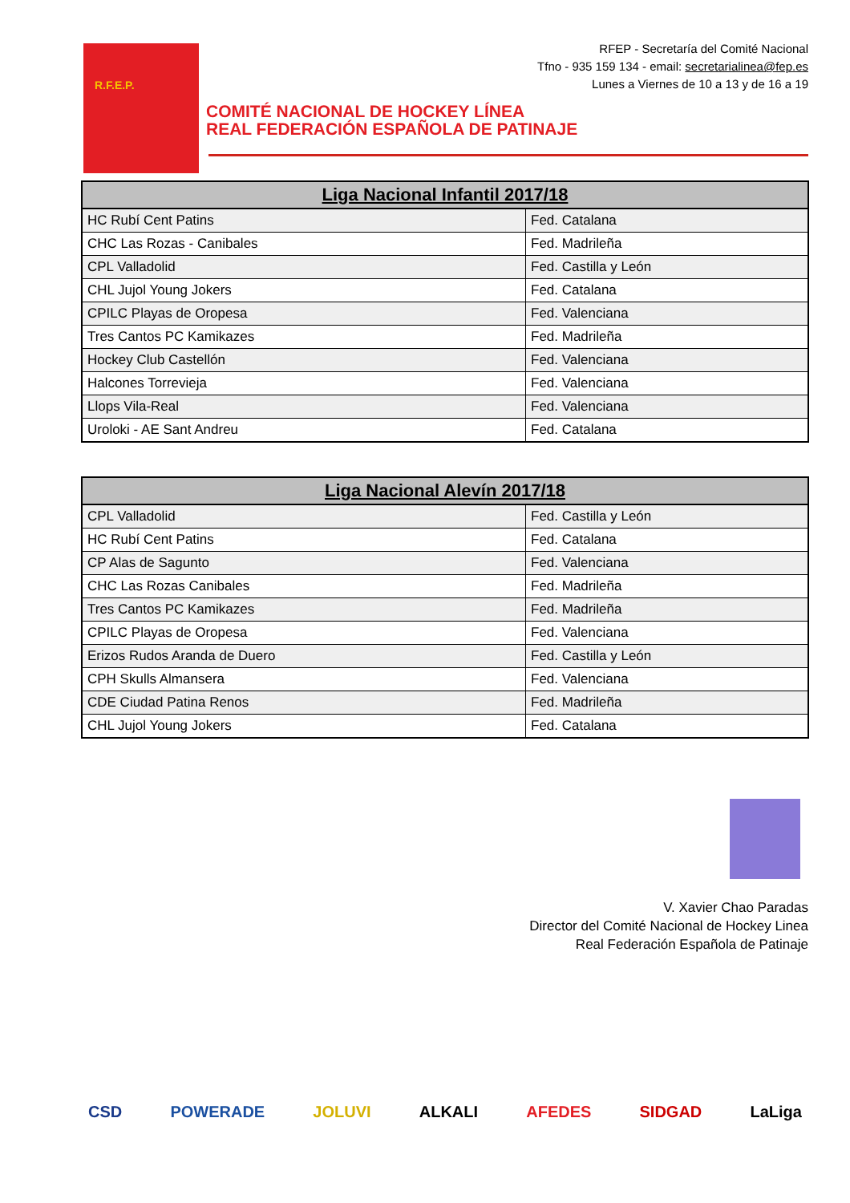R.F.E.P.
RFEP - Secretaría del Comité Nacional
Tfno - 935 159 134 - email: secretarialinea@fep.es
Lunes a Viernes de 10 a 13 y de 16 a 19
COMITÉ NACIONAL DE HOCKEY LÍNEA
REAL FEDERACIÓN ESPAÑOLA DE PATINAJE
| Liga Nacional Infantil 2017/18 | |
| --- | --- |
| HC Rubí Cent Patins | Fed. Catalana |
| CHC Las Rozas - Canibales | Fed. Madrileña |
| CPL Valladolid | Fed. Castilla y León |
| CHL Jujol Young Jokers | Fed. Catalana |
| CPILC Playas de Oropesa | Fed. Valenciana |
| Tres Cantos PC Kamikazes | Fed. Madrileña |
| Hockey Club Castellón | Fed. Valenciana |
| Halcones Torrevieja | Fed. Valenciana |
| Llops Vila-Real | Fed. Valenciana |
| Uroloki - AE Sant Andreu | Fed. Catalana |
| Liga Nacional Alevín 2017/18 | |
| --- | --- |
| CPL Valladolid | Fed. Castilla y León |
| HC Rubí Cent Patins | Fed. Catalana |
| CP Alas de Sagunto | Fed. Valenciana |
| CHC Las Rozas Canibales | Fed. Madrileña |
| Tres Cantos PC Kamikazes | Fed. Madrileña |
| CPILC Playas de Oropesa | Fed. Valenciana |
| Erizos Rudos Aranda de Duero | Fed. Castilla y León |
| CPH Skulls Almansera | Fed. Valenciana |
| CDE Ciudad Patina Renos | Fed. Madrileña |
| CHL Jujol Young Jokers | Fed. Catalana |
V. Xavier Chao Paradas
Director del Comité Nacional de Hockey Linea
Real Federación Española de Patinaje
CSD POWERADE JOLUVI ALKALI AFEDES SIDGAD LaLiga